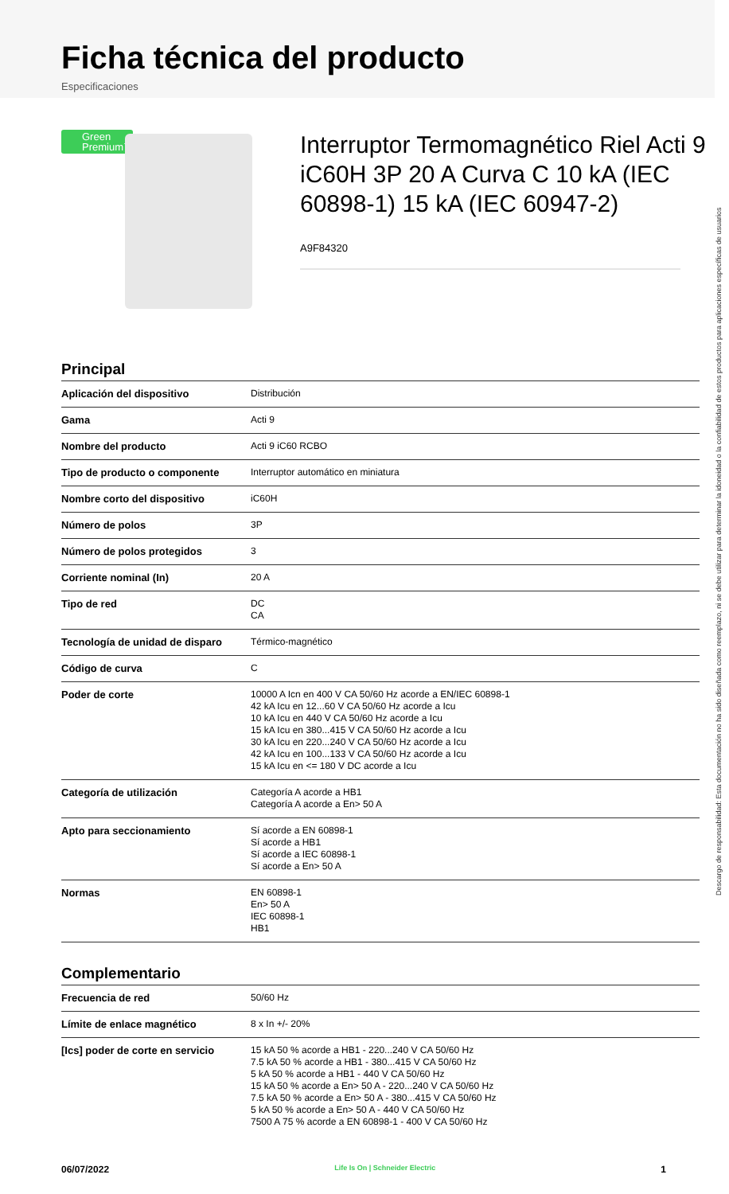Ficha técnica del producto
Especificaciones
Green Premium™
Interruptor Termomagnético Riel Acti 9 iC60H 3P 20 A Curva C 10 kA (IEC 60898-1) 15 kA (IEC 60947-2)
A9F84320
Principal
| Aplicación del dispositivo | Distribución |
| Gama | Acti 9 |
| Nombre del producto | Acti 9 iC60 RCBO |
| Tipo de producto o componente | Interruptor automático en miniatura |
| Nombre corto del dispositivo | iC60H |
| Número de polos | 3P |
| Número de polos protegidos | 3 |
| Corriente nominal (In) | 20 A |
| Tipo de red | DC CA |
| Tecnología de unidad de disparo | Térmico-magnético |
| Código de curva | C |
| Poder de corte | 10000 A Icn en 400 V CA 50/60 Hz acorde a EN/IEC 60898-1 42 kA Icu en 12...60 V CA 50/60 Hz acorde a Icu 10 kA Icu en 440 V CA 50/60 Hz acorde a Icu 15 kA Icu en 380...415 V CA 50/60 Hz acorde a Icu 30 kA Icu en 220...240 V CA 50/60 Hz acorde a Icu 42 kA Icu en 100...133 V CA 50/60 Hz acorde a Icu 15 kA Icu en <= 180 V DC acorde a Icu |
| Categoría de utilización | Categoría A acorde a HB1 Categoría A acorde a En> 50 A |
| Apto para seccionamiento | Sí acorde a EN 60898-1 Sí acorde a HB1 Sí acorde a IEC 60898-1 Sí acorde a En> 50 A |
| Normas | EN 60898-1 En> 50 A IEC 60898-1 HB1 |
Complementario
| Frecuencia de red | 50/60 Hz |
| Límite de enlace magnético | 8 x In +/- 20% |
| [Ics] poder de corte en servicio | 15 kA 50 % acorde a HB1 - 220...240 V CA 50/60 Hz 7.5 kA 50 % acorde a HB1 - 380...415 V CA 50/60 Hz 5 kA 50 % acorde a HB1 - 440 V CA 50/60 Hz 15 kA 50 % acorde a En> 50 A - 220...240 V CA 50/60 Hz 7.5 kA 50 % acorde a En> 50 A - 380...415 V CA 50/60 Hz 5 kA 50 % acorde a En> 50 A - 440 V CA 50/60 Hz 7500 A 75 % acorde a EN 60898-1 - 400 V CA 50/60 Hz |
Descargo de responsabilidad: Esta documentación no ha sido diseñada como reemplazo, ni se debe utilizar para determinar la idoneidad o la confiabilidad de estos productos para aplicaciones específicas de usuarios
06/07/2022 Life Is On | Schneider Electric 1